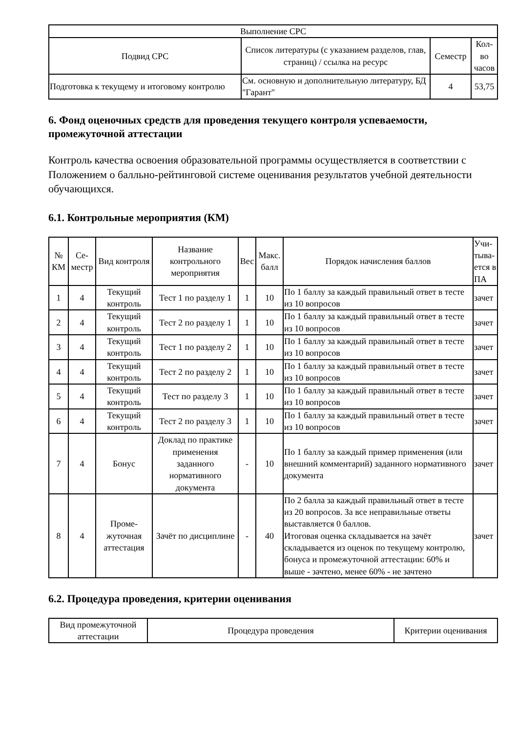| Выполнение СРС | | | |
| --- | --- | --- | --- |
| Подвид СРС | Список литературы (с указанием разделов, глав, страниц) / ссылка на ресурс | Семестр | Кол-во часов |
| Подготовка к текущему и итоговому контролю | См. основную и дополнительную литературу, БД "Гарант" | 4 | 53,75 |
6. Фонд оценочных средств для проведения текущего контроля успеваемости, промежуточной аттестации
Контроль качества освоения образовательной программы осуществляется в соответствии с Положением о балльно-рейтинговой системе оценивания результатов учебной деятельности обучающихся.
6.1. Контрольные мероприятия (КМ)
| № КМ | Се-местр | Вид контроля | Название контрольного мероприятия | Вес | Макс. балл | Порядок начисления баллов | Учи-тыва-ется в ПА |
| --- | --- | --- | --- | --- | --- | --- | --- |
| 1 | 4 | Текущий контроль | Тест 1 по разделу 1 | 1 | 10 | По 1 баллу за каждый правильный ответ в тесте из 10 вопросов | зачет |
| 2 | 4 | Текущий контроль | Тест 2 по разделу 1 | 1 | 10 | По 1 баллу за каждый правильный ответ в тесте из 10 вопросов | зачет |
| 3 | 4 | Текущий контроль | Тест 1 по разделу 2 | 1 | 10 | По 1 баллу за каждый правильный ответ в тесте из 10 вопросов | зачет |
| 4 | 4 | Текущий контроль | Тест 2 по разделу 2 | 1 | 10 | По 1 баллу за каждый правильный ответ в тесте из 10 вопросов | зачет |
| 5 | 4 | Текущий контроль | Тест по разделу 3 | 1 | 10 | По 1 баллу за каждый правильный ответ в тесте из 10 вопросов | зачет |
| 6 | 4 | Текущий контроль | Тест 2 по разделу 3 | 1 | 10 | По 1 баллу за каждый правильный ответ в тесте из 10 вопросов | зачет |
| 7 | 4 | Бонус | Доклад по практике применения заданного нормативного документа | - | 10 | По 1 баллу за каждый пример применения (или внешний комментарий) заданного нормативного документа | зачет |
| 8 | 4 | Проме-жуточная аттестация | Зачёт по дисциплине | - | 40 | По 2 балла за каждый правильный ответ в тесте из 20 вопросов. За все неправильные ответы выставляется 0 баллов. Итоговая оценка складывается на зачёт складывается из оценок по текущему контролю, бонуса и промежуточной аттестации: 60% и выше - зачтено, менее 60% - не зачтено | зачет |
6.2. Процедура проведения, критерии оценивания
| Вид промежуточной аттестации | Процедура проведения | Критерии оценивания |
| --- | --- | --- |